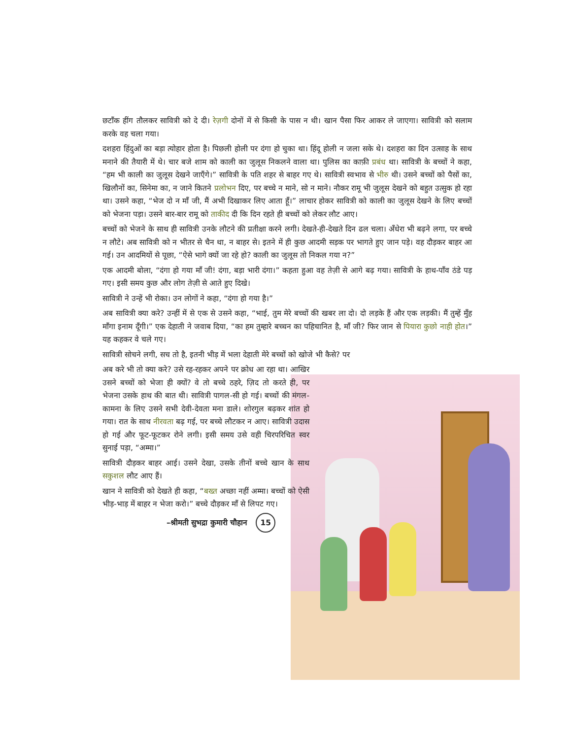छटाँक हींग तौलकर सावित्री को दे दी। रेज़गी दोनों में से किसी के पास न थी। खान पैसा फिर आकर ले जाएगा। सावित्री को सलाम करके वह चला गया।
दशहरा हिंदुओं का बड़ा त्योहार होता है। पिछली होली पर दंगा हो चुका था। हिंदू होली न जला सके थे। दशहरा का दिन उत्साह के साथ मनाने की तैयारी में थे। चार बजे शाम को काली का जुलूस निकलने वाला था। पुलिस का काफ़ी प्रबंध था। सावित्री के बच्चों ने कहा, “हम भी काली का जुलूस देखने जाएँगे।” सावित्री के पति शहर से बाहर गए थे। सावित्री स्वभाव से भीरु थी। उसने बच्चों को पैसों का, खिलौनों का, सिनेमा का, न जाने कितने प्रलोभन दिए, पर बच्चे न माने, सो न माने। नौकर रामू भी जुलूस देखने को बहुत उत्सुक हो रहा था। उसने कहा, “भेज दो न माँ जी, मैं अभी दिखाकर लिए आता हूँ।” लाचार होकर सावित्री को काली का जुलूस देखने के लिए बच्चों को भेजना पड़ा। उसने बार-बार रामू को ताकीद दी कि दिन रहते ही बच्चों को लेकर लौट आए।
बच्चों को भेजने के साथ ही सावित्री उनके लौटने की प्रतीक्षा करने लगी। देखते-ही-देखते दिन ढल चला। अँधेरा भी बढ़ने लगा, पर बच्चे न लौटे। अब सावित्री को न भीतर से चैन था, न बाहर से। इतने में ही कुछ आदमी सड़क पर भागते हुए जान पड़े। वह दौड़कर बाहर आ गई। उन आदमियों से पूछा, “ऐसे भागे क्यों जा रहे हो? काली का जुलूस तो निकल गया न?”
एक आदमी बोला, “दंगा हो गया माँ जी! दंगा, बड़ा भारी दंगा।” कहता हुआ वह तेज़ी से आगे बढ़ गया। सावित्री के हाथ-पाँव ठंडे पड़ गए। इसी समय कुछ और लोग तेज़ी से आते हुए दिखे।
सावित्री ने उन्हें भी रोका। उन लोगों ने कहा, “दंगा हो गया है।”
अब सावित्री क्या करे? उन्हीं में से एक से उसने कहा, “भाई, तुम मेरे बच्चों की खबर ला दो। दो लड़के हैं और एक लड़की। मैं तुम्हें मुँह माँगा इनाम दूँगी।” एक देहाती ने जवाब दिया, “का हम तुम्हारे बच्चन का पहिचानित है, माँ जी? फिर जान से पियारा कुछो नाही होत।” यह कहकर वे चले गए।
सावित्री सोचने लगी, सच तो है, इतनी भीड़ में भला देहाती मेरे बच्चों को खोजे भी कैसे? पर
अब करे भी तो क्या करे? उसे रह-रहकर अपने पर क्रोध आ रहा था। आखिर उसने बच्चों को भेजा ही क्यों? वे तो बच्चे ठहरे, ज़िद तो करते ही, पर भेजना उसके हाथ की बात थी। सावित्री पागल-सी हो गई। बच्चों की मंगल-कामना के लिए उसने सभी देवी-देवता मना डाले। शोरगुल बढ़कर शांत हो गया। रात के साथ नीरवता बढ़ गई, पर बच्चे लौटकर न आए। सावित्री उदास हो गई और फूट-फूटकर रोने लगी। इसी समय उसे वही चिरपरिचित स्वर सुनाई पड़ा, “अम्मा।”
सावित्री दौड़कर बाहर आई। उसने देखा, उसके तीनों बच्चे खान के साथ सकुशल लौट आए हैं।
खान ने सावित्री को देखते ही कहा, “बख्त अच्छा नहीं अम्मा। बच्चों को ऐसी भीड़-भाड़ में बाहर न भेजा करो।” बच्चे दौड़कर माँ से लिपट गए।
–श्रीमती सुभद्रा कुमारी चौहान 15